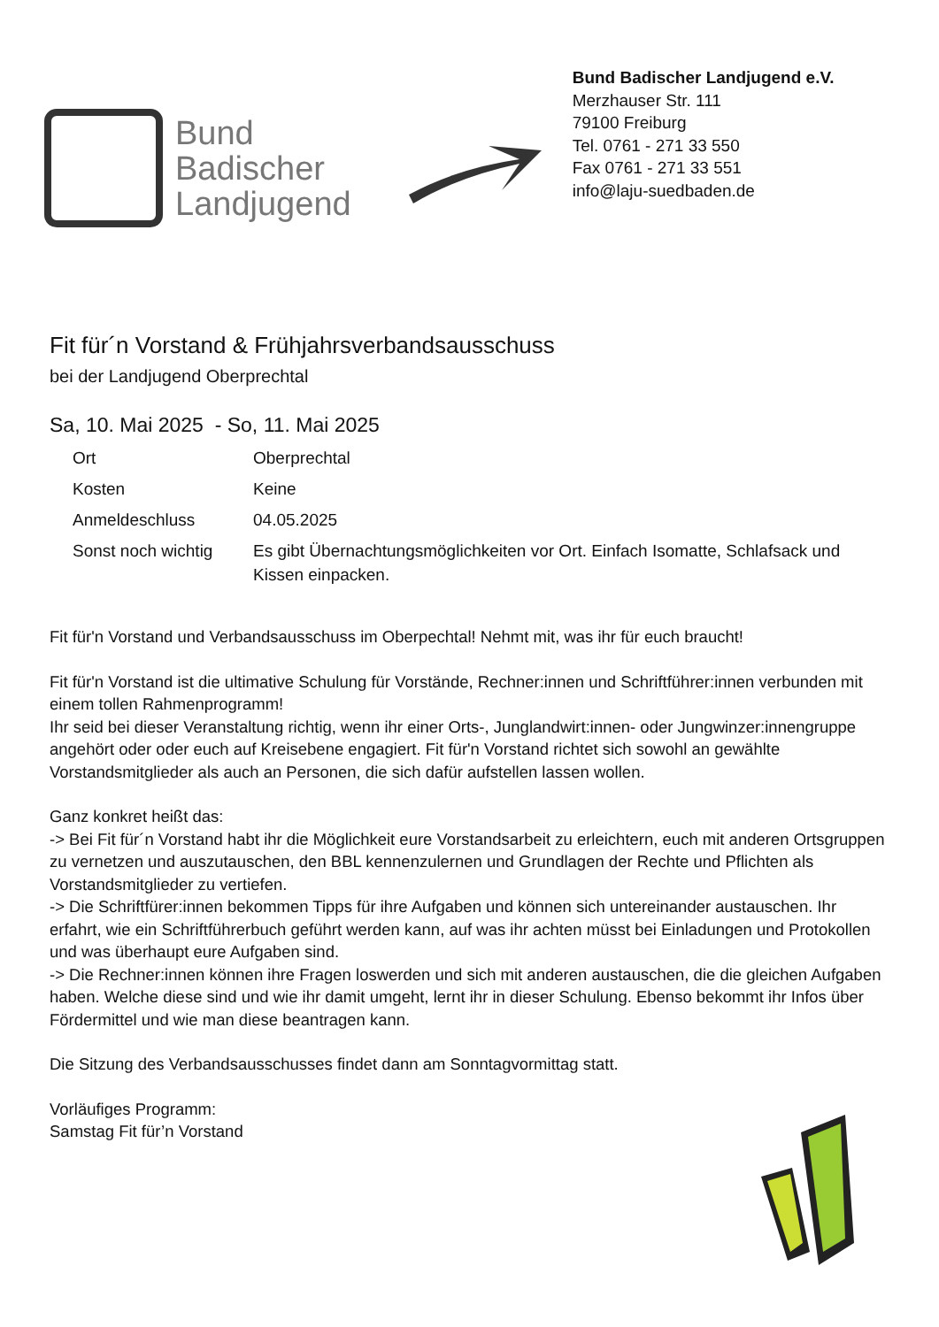Bund
Badischer
Landjugend
Bund Badischer Landjugend e.V.
Merzhauser Str. 111
79100 Freiburg
Tel. 0761 - 271 33 550
Fax 0761 - 271 33 551
info@laju-suedbaden.de
Fit für´n Vorstand & Frühjahrsverbandsausschuss
bei der Landjugend Oberprechtal
Sa, 10. Mai 2025 - So, 11. Mai 2025
| Ort | Oberprechtal |
| Kosten | Keine |
| Anmeldeschluss | 04.05.2025 |
| Sonst noch wichtig | Es gibt Übernachtungsmöglichkeiten vor Ort. Einfach Isomatte, Schlafsack und Kissen einpacken. |
Fit für'n Vorstand und Verbandsausschuss im Oberpechtal! Nehmt mit, was ihr für euch braucht!
Fit für'n Vorstand ist die ultimative Schulung für Vorstände, Rechner:innen und Schriftführer:innen verbunden mit einem tollen Rahmenprogramm!
Ihr seid bei dieser Veranstaltung richtig, wenn ihr einer Orts-, Junglandwirt:innen- oder Jungwinzer:innengruppe angehört oder oder euch auf Kreisebene engagiert. Fit für'n Vorstand richtet sich sowohl an gewählte Vorstandsmitglieder als auch an Personen, die sich dafür aufstellen lassen wollen.
Ganz konkret heißt das:
-> Bei Fit für´n Vorstand habt ihr die Möglichkeit eure Vorstandsarbeit zu erleichtern, euch mit anderen Ortsgruppen zu vernetzen und auszutauschen, den BBL kennenzulernen und Grundlagen der Rechte und Pflichten als Vorstandsmitglieder zu vertiefen.
-> Die Schriftfürer:innen bekommen Tipps für ihre Aufgaben und können sich untereinander austauschen. Ihr erfahrt, wie ein Schriftführerbuch geführt werden kann, auf was ihr achten müsst bei Einladungen und Protokollen und was überhaupt eure Aufgaben sind.
-> Die Rechner:innen können ihre Fragen loswerden und sich mit anderen austauschen, die die gleichen Aufgaben haben. Welche diese sind und wie ihr damit umgeht, lernt ihr in dieser Schulung. Ebenso bekommt ihr Infos über Fördermittel und wie man diese beantragen kann.
Die Sitzung des Verbandsausschusses findet dann am Sonntagvormittag statt.
Vorläufiges Programm:
Samstag Fit für’n Vorstand